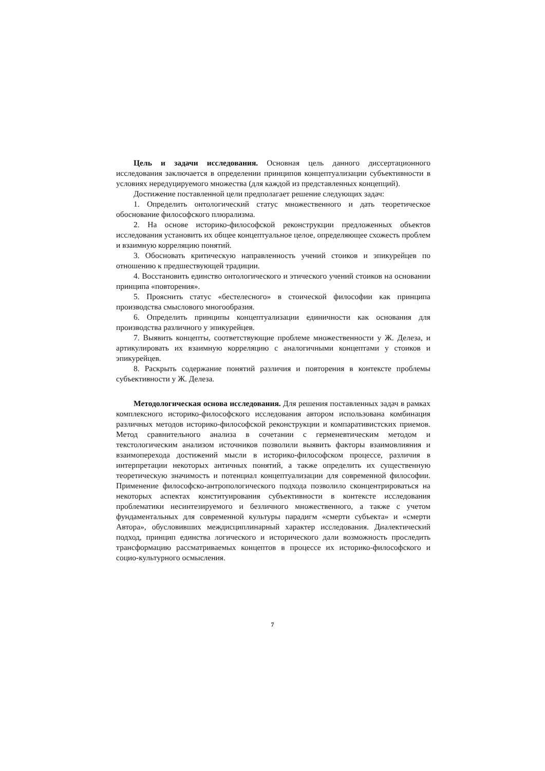Цель и задачи исследования. Основная цель данного диссертационного исследования заключается в определении принципов концептуализации субъективности в условиях нередуцируемого множества (для каждой из представленных концепций).
Достижение поставленной цели предполагает решение следующих задач:
1. Определить онтологический статус множественного и дать теоретическое обоснование философского плюрализма.
2. На основе историко-философской реконструкции предложенных объектов исследования установить их общее концептуальное целое, определяющее схожесть проблем и взаимную корреляцию понятий.
3. Обосновать критическую направленность учений стоиков и эпикурейцев по отношению к предшествующей традиции.
4. Восстановить единство онтологического и этического учений стоиков на основании принципа «повторения».
5. Прояснить статус «бестелесного» в стоической философии как принципа производства смыслового многообразия.
6. Определить принципы концептуализации единичности как основания для производства различного у эпикурейцев.
7. Выявить концепты, соответствующие проблеме множественности у Ж. Делеза, и артикулировать их взаимную корреляцию с аналогичными концептами у стоиков и эпикурейцев.
8. Раскрыть содержание понятий различия и повторения в контексте проблемы субъективности у Ж. Делеза.
Методологическая основа исследования. Для решения поставленных задач в рамках комплексного историко-философского исследования автором использована комбинация различных методов историко-философской реконструкции и компаративистских приемов. Метод сравнительного анализа в сочетании с герменевтическим методом и текстологическим анализом источников позволили выявить факторы взаимовлияния и взаимоперехода достижений мысли в историко-философском процессе, различия в интерпретации некоторых античных понятий, а также определить их существенную теоретическую значимость и потенциал концептуализации для современной философии. Применение философско-антропологического подхода позволило сконцентрироваться на некоторых аспектах конституирования субъективности в контексте исследования проблематики несинтезируемого и безличного множественного, а также с учетом фундаментальных для современной культуры парадигм «смерти субъекта» и «смерти Автора», обусловивших междисциплинарный характер исследования. Диалектический подход, принцип единства логического и исторического дали возможность проследить трансформацию рассматриваемых концептов в процессе их историко-философского и социо-культурного осмысления.
7